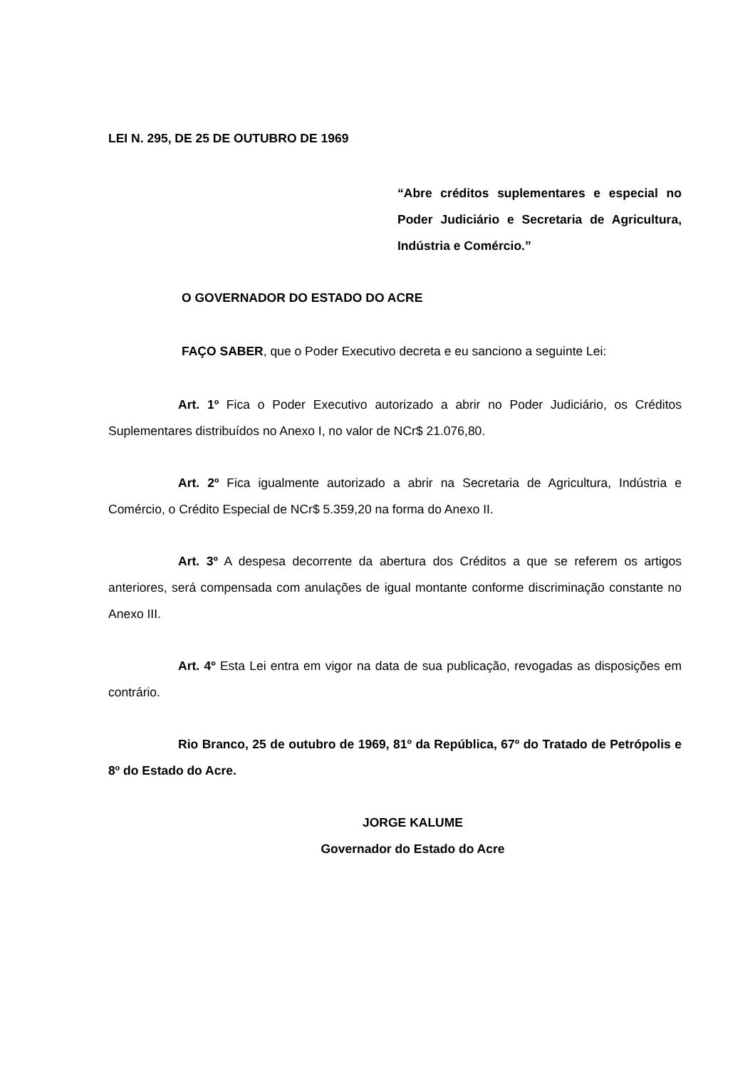LEI N. 295, DE 25 DE OUTUBRO DE 1969
“Abre créditos suplementares e especial no Poder Judiciário e Secretaria de Agricultura, Indústria e Comércio.”
O GOVERNADOR DO ESTADO DO ACRE
FAÇO SABER, que o Poder Executivo decreta e eu sanciono a seguinte Lei:
Art. 1º Fica o Poder Executivo autorizado a abrir no Poder Judiciário, os Créditos Suplementares distribuídos no Anexo I, no valor de NCr$ 21.076,80.
Art. 2º Fica igualmente autorizado a abrir na Secretaria de Agricultura, Indústria e Comércio, o Crédito Especial de NCr$ 5.359,20 na forma do Anexo II.
Art. 3º A despesa decorrente da abertura dos Créditos a que se referem os artigos anteriores, será compensada com anulações de igual montante conforme discriminação constante no Anexo III.
Art. 4º Esta Lei entra em vigor na data de sua publicação, revogadas as disposições em contrário.
Rio Branco, 25 de outubro de 1969, 81º da República, 67º do Tratado de Petrópolis e 8º do Estado do Acre.
JORGE KALUME
Governador do Estado do Acre